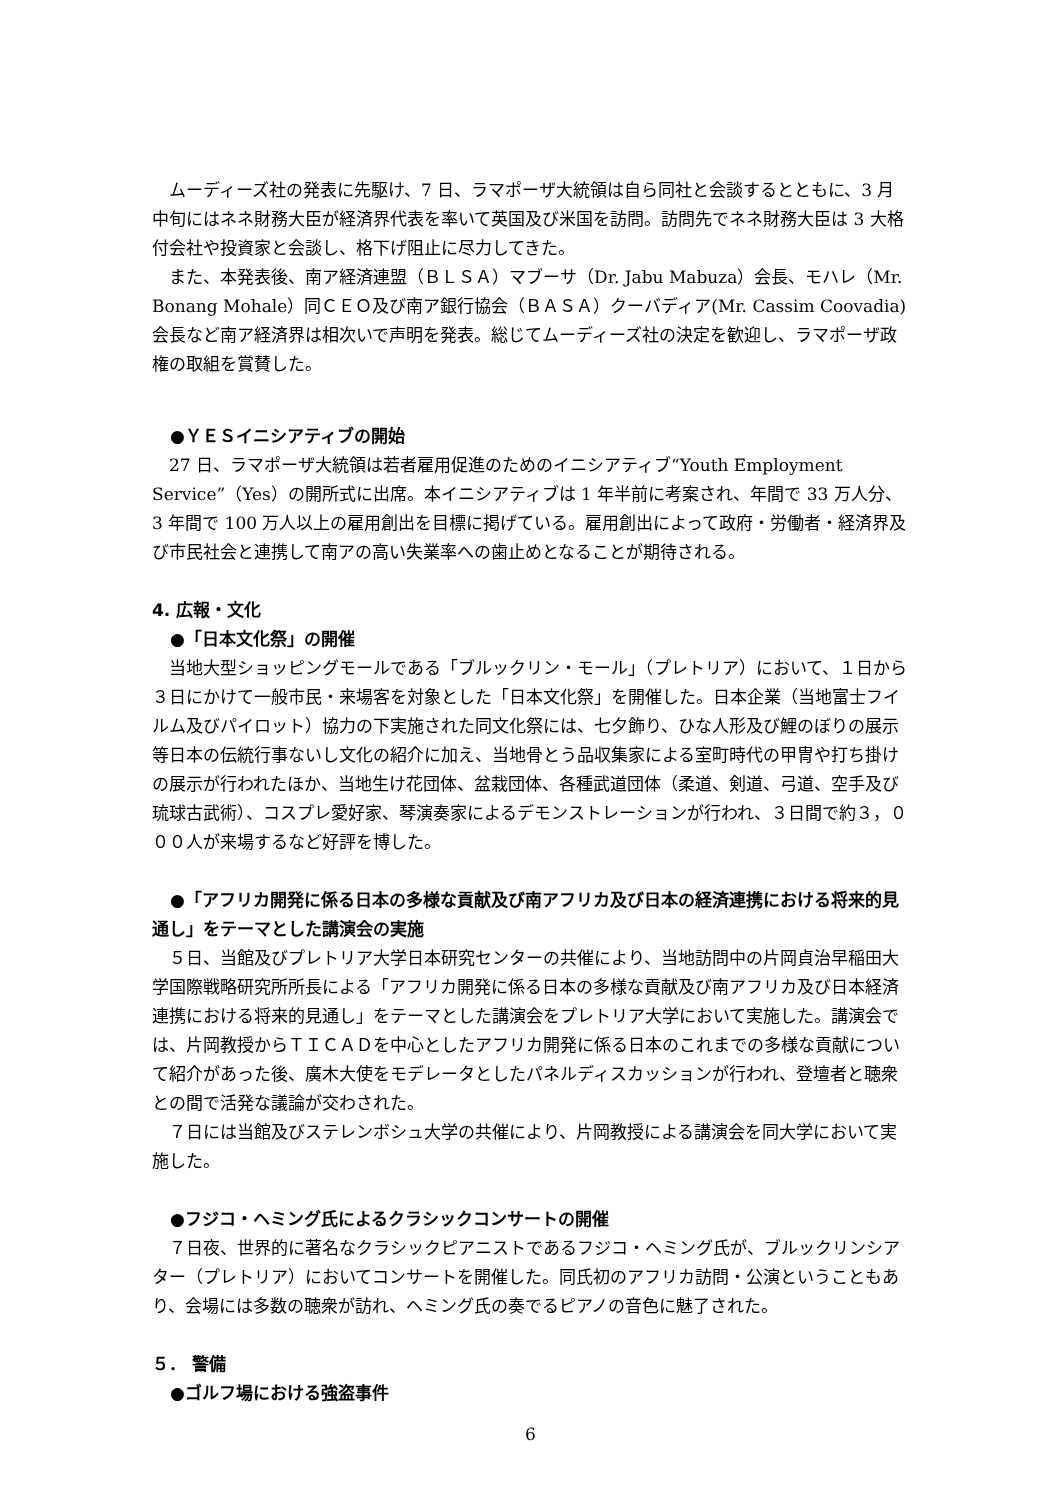ムーディーズ社の発表に先駆け、7 日、ラマポーザ大統領は自ら同社と会談するとともに、3 月中旬にはネネ財務大臣が経済界代表を率いて英国及び米国を訪問。訪問先でネネ財務大臣は 3 大格付会社や投資家と会談し、格下げ阻止に尽力してきた。
また、本発表後、南ア経済連盟（ＢＬＳＡ）マブーサ（Dr. Jabu Mabuza）会長、モハレ（Mr. Bonang Mohale）同ＣＥＯ及び南ア銀行協会（ＢＡＳＡ）クーバディア(Mr. Cassim Coovadia)会長など南ア経済界は相次いで声明を発表。総じてムーディーズ社の決定を歓迎し、ラマポーザ政権の取組を賞賛した。
●ＹＥＳイニシアティブの開始
27 日、ラマポーザ大統領は若者雇用促進のためのイニシアティブ“Youth Employment Service”（Yes）の開所式に出席。本イニシアティブは 1 年半前に考案され、年間で 33 万人分、3 年間で 100 万人以上の雇用創出を目標に掲げている。雇用創出によって政府・労働者・経済界及び市民社会と連携して南アの高い失業率への歯止めとなることが期待される。
4. 広報・文化
●「日本文化祭」の開催
当地大型ショッピングモールである「ブルックリン・モール」（プレトリア）において、１日から３日にかけて一般市民・来場客を対象とした「日本文化祭」を開催した。日本企業（当地富士フイルム及びパイロット）協力の下実施された同文化祭には、七夕飾り、ひな人形及び鯉のぼりの展示等日本の伝統行事ないし文化の紹介に加え、当地骨とう品収集家による室町時代の甲冑や打ち掛けの展示が行われたほか、当地生け花団体、盆栽団体、各種武道団体（柔道、剣道、弓道、空手及び琉球古武術）、コスプレ愛好家、琴演奏家によるデモンストレーションが行われ、３日間で約３，０００人が来場するなど好評を博した。
●「アフリカ開発に係る日本の多様な貢献及び南アフリカ及び日本の経済連携における将来的見通し」をテーマとした講演会の実施
５日、当館及びプレトリア大学日本研究センターの共催により、当地訪問中の片岡貞治早稲田大学国際戦略研究所所長による「アフリカ開発に係る日本の多様な貢献及び南アフリカ及び日本経済連携における将来的見通し」をテーマとした講演会をプレトリア大学において実施した。講演会では、片岡教授からＴＩＣＡＤを中心としたアフリカ開発に係る日本のこれまでの多様な貢献について紹介があった後、廣木大使をモデレータとしたパネルディスカッションが行われ、登壇者と聴衆との間で活発な議論が交わされた。
７日には当館及びステレンボシュ大学の共催により、片岡教授による講演会を同大学において実施した。
●フジコ・ヘミング氏によるクラシックコンサートの開催
７日夜、世界的に著名なクラシックピアニストであるフジコ・ヘミング氏が、ブルックリンシアター（プレトリア）においてコンサートを開催した。同氏初のアフリカ訪問・公演ということもあり、会場には多数の聴衆が訪れ、ヘミング氏の奏でるピアノの音色に魅了された。
５． 警備
●ゴルフ場における強盗事件
6